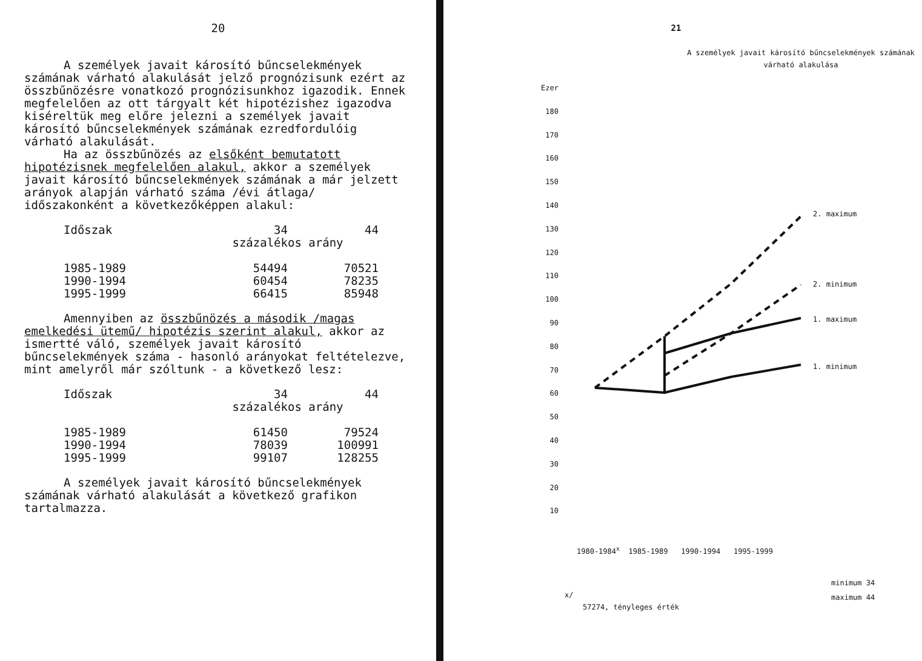20
A személyek javait károsító bűncselekmények számának várható alakulását jelző prognózisunk ezért az összbűnözésre vonatkozó prognózisunkhoz igazodik. Ennek megfelelően az ott tárgyalt két hipotézishez igazodva kiséreltük meg előre jelezni a személyek javait károsító bűncselekmények számának ezredfordulóig várható alakulását.
Ha az összbűnözés az elsőként bemutatott hipotézisnek megfelelően alakul, akkor a személyek javait károsító bűncselekmények számának a már jelzett arányok alapján várható száma /évi átlaga/ időszakonként a következőképpen alakul:
| Időszak | 34 | 44 |
| | százalékos arány | |
| 1985-1989 | 54494 | 70521 |
| 1990-1994 | 60454 | 78235 |
| 1995-1999 | 66415 | 85948 |
Amennyiben az összbűnözés a második /magas emelkedési ütemű/ hipotézis szerint alakul, akkor az ismertté váló, személyek javait károsító bűncselekmények száma - hasonló arányokat feltételezve, mint amelyről már szóltunk - a következő lesz:
| Időszak | 34 | 44 |
| | százalékos arány | |
| 1985-1989 | 61450 | 79524 |
| 1990-1994 | 78039 | 100991 |
| 1995-1999 | 99107 | 128255 |
A személyek javait károsító bűncselekmények számának várható alakulását a következő grafikon tartalmazza.
21
A személyek javait károsító bűncselekmények számának várható alakulása
Ezer
180
170
160
150
140
130
120
110
100
90
80
70
60
50
40
30
20
10
2. maximum
2. minimum
1. maximum
1. minimum
1980-1984<sup>x</sup> 1985-1989 1990-1994 1995-1999
minimum 34
maximum 44
x/
57274, tényleges érték